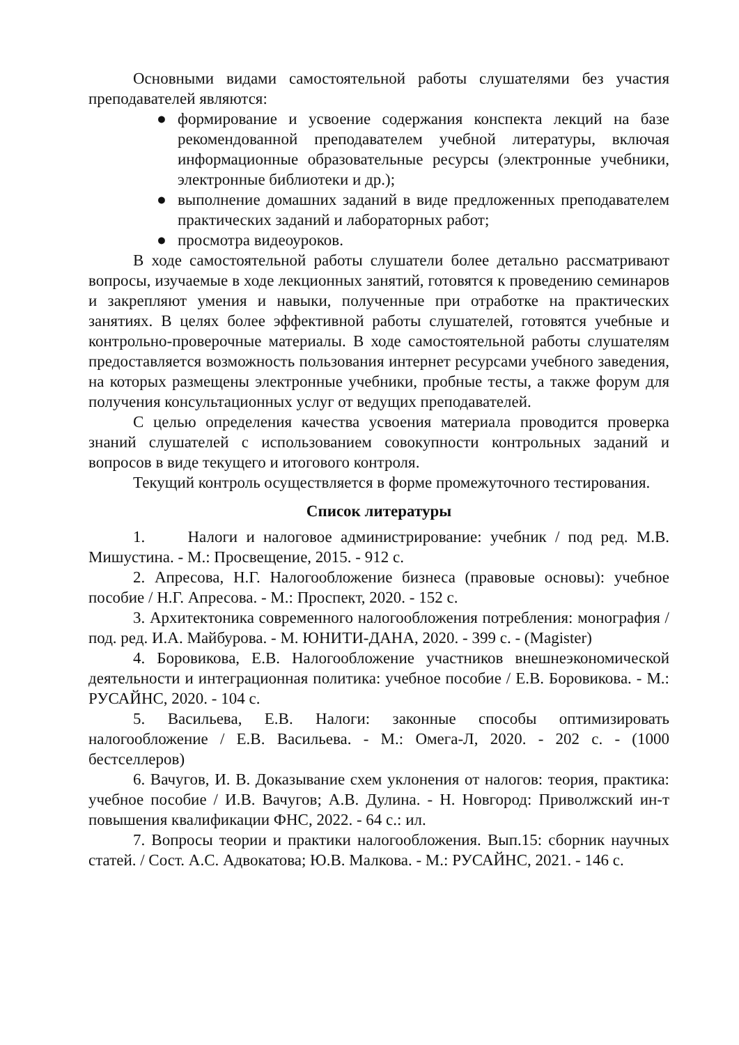Основными видами самостоятельной работы слушателями без участия преподавателей являются:
● формирование и усвоение содержания конспекта лекций на базе рекомендованной преподавателем учебной литературы, включая информационные образовательные ресурсы (электронные учебники, электронные библиотеки и др.);
● выполнение домашних заданий в виде предложенных преподавателем практических заданий и лабораторных работ;
● просмотра видеоуроков.
В ходе самостоятельной работы слушатели более детально рассматривают вопросы, изучаемые в ходе лекционных занятий, готовятся к проведению семинаров и закрепляют умения и навыки, полученные при отработке на практических занятиях. В целях более эффективной работы слушателей, готовятся учебные и контрольно-проверочные материалы. В ходе самостоятельной работы слушателям предоставляется возможность пользования интернет ресурсами учебного заведения, на которых размещены электронные учебники, пробные тесты, а также форум для получения консультационных услуг от ведущих преподавателей.
С целью определения качества усвоения материала проводится проверка знаний слушателей с использованием совокупности контрольных заданий и вопросов в виде текущего и итогового контроля.
Текущий контроль осуществляется в форме промежуточного тестирования.
Список литературы
1. Налоги и налоговое администрирование: учебник / под ред. М.В. Мишустина. - М.: Просвещение, 2015. - 912 с.
2. Апресова, Н.Г. Налогообложение бизнеса (правовые основы): учебное пособие / Н.Г. Апресова. - М.: Проспект, 2020. - 152 с.
3. Архитектоника современного налогообложения потребления: монография / под. ред. И.А. Майбурова. - М. ЮНИТИ-ДАНА, 2020. - 399 с. - (Magister)
4. Боровикова, Е.В. Налогообложение участников внешнеэкономической деятельности и интеграционная политика: учебное пособие / Е.В. Боровикова. - М.: РУСАЙНС, 2020. - 104 с.
5. Васильева, Е.В. Налоги: законные способы оптимизировать налогообложение / Е.В. Васильева. - М.: Омега-Л, 2020. - 202 с. - (1000 бестселлеров)
6. Вачугов, И. В. Доказывание схем уклонения от налогов: теория, практика: учебное пособие / И.В. Вачугов; А.В. Дулина. - Н. Новгород: Приволжский ин-т повышения квалификации ФНС, 2022. - 64 с.: ил.
7. Вопросы теории и практики налогообложения. Вып.15: сборник научных статей. / Сост. А.С. Адвокатова; Ю.В. Малкова. - М.: РУСАЙНС, 2021. - 146 с.